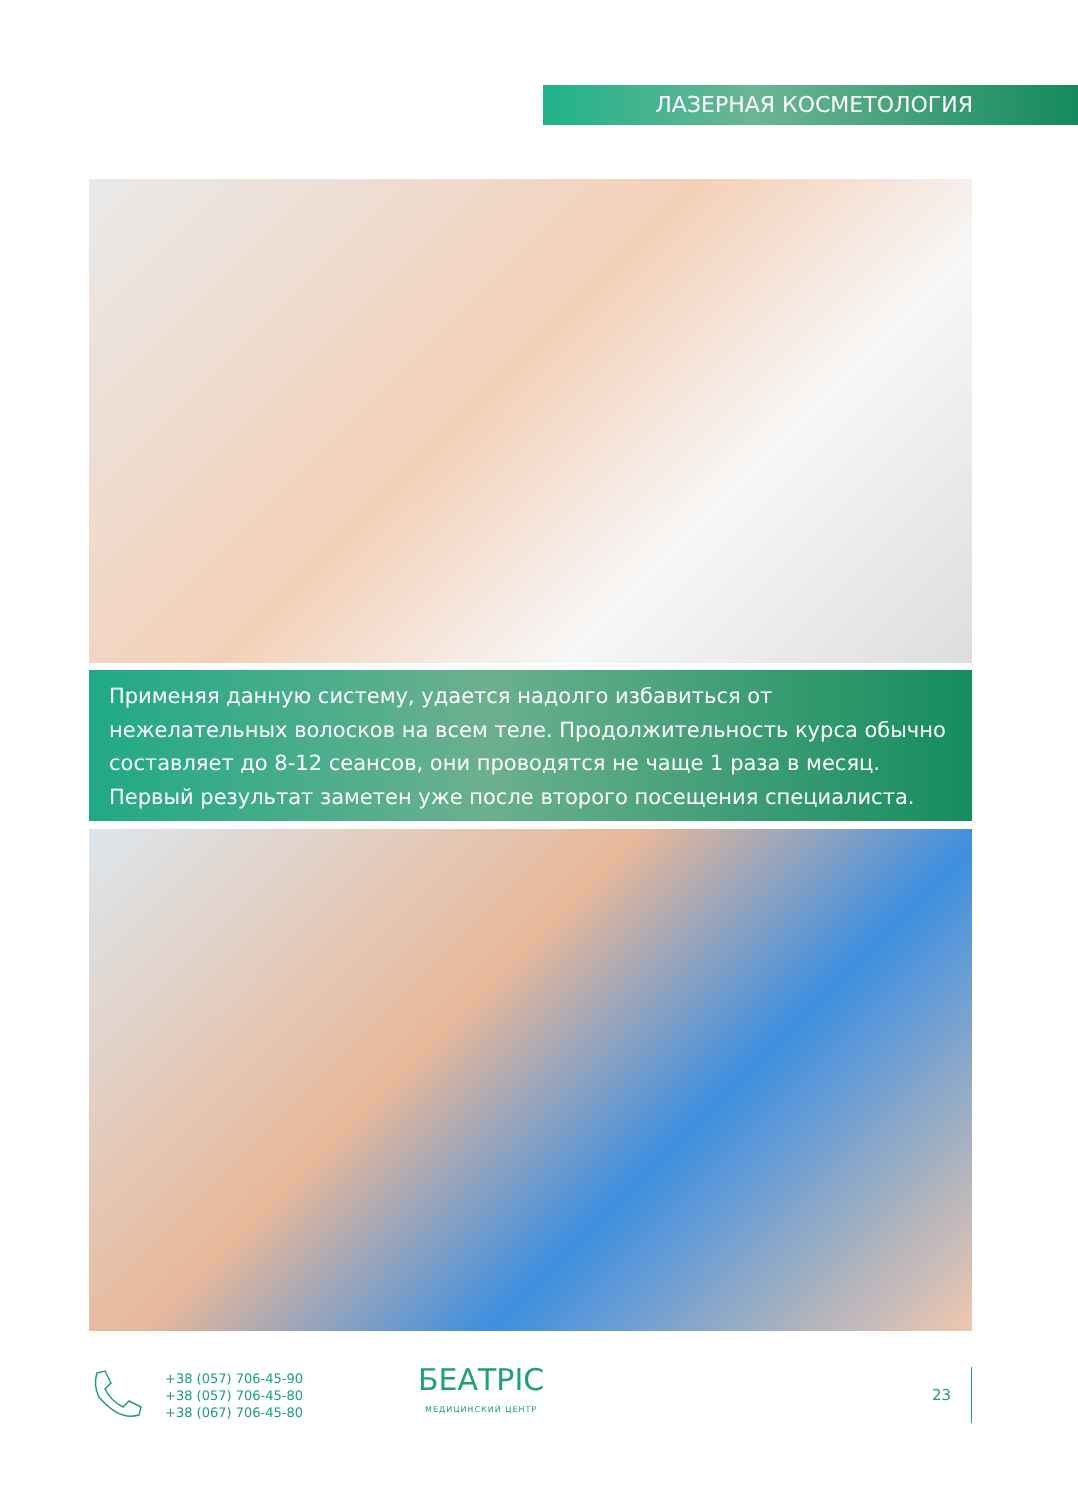ЛАЗЕРНАЯ КОСМЕТОЛОГИЯ
Применяя данную систему, удается надолго избавиться от нежелательных волосков на всем теле. Продолжительность курса обычно составляет до 8-12 сеансов, они проводятся не чаще 1 раза в месяц. Первый результат заметен уже после второго посещения специалиста.
+38 (057) 706-45-90
+38 (057) 706-45-80
+38 (067) 706-45-80
БЕАТРІС
МЕДИЦИНСКИЙ ЦЕНТР
23